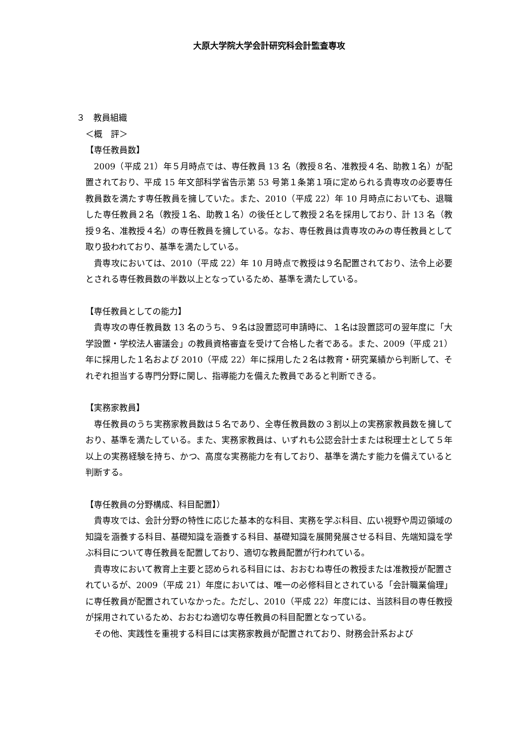大原大学院大学会計研究科会計監査専攻
３　教員組織
＜概　評＞
【専任教員数】
2009（平成 21）年５月時点では、専任教員 13 名（教授８名、准教授４名、助教１名）が配置されており、平成 15 年文部科学省告示第 53 号第１条第１項に定められる貴専攻の必要専任教員数を満たす専任教員を擁していた。また、2010（平成 22）年 10 月時点においても、退職した専任教員２名（教授１名、助教１名）の後任として教授２名を採用しており、計 13 名（教授９名、准教授４名）の専任教員を擁している。なお、専任教員は貴専攻のみの専任教員として取り扱われており、基準を満たしている。
貴専攻においては、2010（平成 22）年 10 月時点で教授は９名配置されており、法令上必要とされる専任教員数の半数以上となっているため、基準を満たしている。
【専任教員としての能力】
貴専攻の専任教員数 13 名のうち、９名は設置認可申請時に、１名は設置認可の翌年度に「大学設置・学校法人審議会」の教員資格審査を受けて合格した者である。また、2009（平成 21）年に採用した１名および 2010（平成 22）年に採用した２名は教育・研究業績から判断して、それぞれ担当する専門分野に関し、指導能力を備えた教員であると判断できる。
【実務家教員】
専任教員のうち実務家教員数は５名であり、全専任教員数の３割以上の実務家教員数を擁しており、基準を満たしている。また、実務家教員は、いずれも公認会計士または税理士として５年以上の実務経験を持ち、かつ、高度な実務能力を有しており、基準を満たす能力を備えていると判断する。
【専任教員の分野構成、科目配置】）
貴専攻では、会計分野の特性に応じた基本的な科目、実務を学ぶ科目、広い視野や周辺領域の知識を涵養する科目、基礎知識を涵養する科目、基礎知識を展開発展させる科目、先端知識を学ぶ科目について専任教員を配置しており、適切な教員配置が行われている。
貴専攻において教育上主要と認められる科目には、おおむね専任の教授または准教授が配置されているが、2009（平成 21）年度においては、唯一の必修科目とされている「会計職業倫理」に専任教員が配置されていなかった。ただし、2010（平成 22）年度には、当該科目の専任教授が採用されているため、おおむね適切な専任教員の科目配置となっている。
その他、実践性を重視する科目には実務家教員が配置されており、財務会計系および